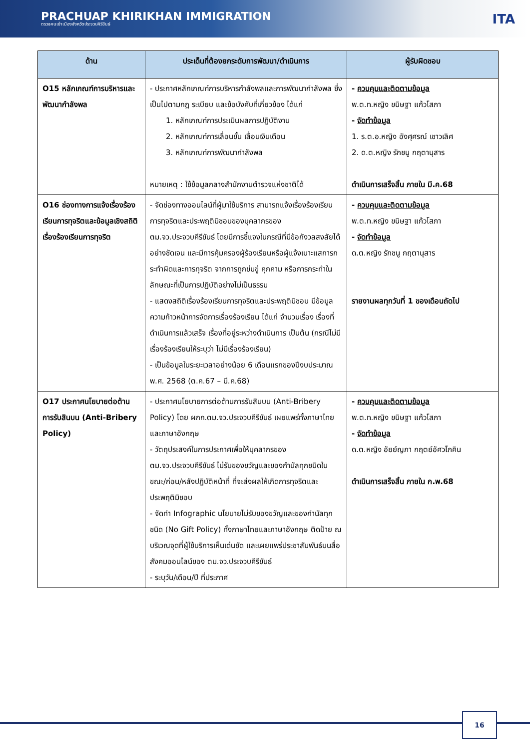PRACHUAP KHIRIKHAN IMMIGRATION
ตรวจคนเข้าเมืองจังหวัดประจวบคีรีขันธ์
ITA
| ด้าน | ประเด็นที่ต้องยกระดับการพัฒนา/ดำเนินการ | ผู้รับผิดชอบ |
| --- | --- | --- |
| O15 หลักเกณฑ์การบริหารและพัฒนากำลังพล | - ประกาศหลักเกณฑ์การบริหารกำลังพลและการพัฒนากำลังพล ซึ่งเป็นไปตามกฎ ระเบียบ และข้อบังคับที่เกี่ยวข้อง ได้แก่ 1. หลักเกณฑ์การประเมินผลการปฏิบัติงาน 2. หลักเกณฑ์การเลื่อนขั้น เลื่อนเงินเดือน 3. หลักเกณฑ์การพัฒนากำลังพล หมายเหตุ : ใช้ข้อมูลกลางสำนักงานตำรวจแห่งชาติได้ | - ควบคุมและติดตามข้อมูล พ.ต.ท.หญิง ขนิษฐา แก้วโสภา - จัดทำข้อมูล 1. ร.ต.อ.หญิง อังศุศรณ์ เชาวเลิศ 2. ด.ต.หญิง รักชนู กฤตานุสาร ดำเนินการเสร็จสิ้น ภายใน มี.ค.68 |
| O16 ช่องทางการแจ้งเรื่องร้องเรียนการทุจริตและข้อมูลเชิงสถิติเรื่องร้องเรียนการทุจริต | - จัดช่องทางออนไลน์ที่ผู้มาใช้บริการ สามารถแจ้งเรื่องร้องเรียนการทุจริตและประพฤติมิชอบของบุคลากรของ ตม.จว.ประจวบคีรีขันธ์ โดยมีการชี้แจงในกรณีที่มีข้อกังวลสงสัยได้อย่างชัดเจน และมีการคุ้มครองผู้ร้องเรียนหรือผู้แจ้งเบาะแสการกระทำผิดและการทุจริต จากการถูกข่มขู่ คุกคาม หรือการกระทำในลักษณะที่เป็นการปฏิบัติอย่างไม่เป็นธรรม - แสดงสถิติเรื่องร้องเรียนการทุจริตและประพฤติมิชอบ มีข้อมูลความก้าวหน้าการจัดการเรื่องร้องเรียน ได้แก่ จำนวนเรื่อง เรื่องที่ดำเนินการแล้วเสร็จ เรื่องที่อยู่ระหว่างดำเนินการ เป็นต้น (กรณีไม่มีเรื่องร้องเรียนให้ระบุว่า ไม่มีเรื่องร้องเรียน) - เป็นข้อมูลในระยะเวลาอย่างน้อย 6 เดือนแรกของปีงบประมาณ พ.ศ. 2568 (ต.ค.67 – มี.ค.68) | - ควบคุมและติดตามข้อมูล พ.ต.ท.หญิง ขนิษฐา แก้วโสภา - จัดทำข้อมูล ด.ต.หญิง รักชนู กฤตานุสาร รายงานผลทุกวันที่ 1 ของเดือนถัดไป |
| O17 ประกาศนโยบายต่อต้านการรับสินบน (Anti-Bribery Policy) | - ประกาศนโยบายการต่อต้านการรับสินบน (Anti-Bribery Policy) โดย ผกก.ตม.จว.ประจวบคีรีขันธ์ เผยแพร่ทั้งภาษาไทยและภาษาอังกฤษ - วัตถุประสงค์ในการประกาศเพื่อให้บุคลากรของ ตม.จว.ประจวบคีรีขันธ์ ไม่รับของขวัญและของกำนัลทุกชนิดในขณะ/ก่อน/หลังปฏิบัติหน้าที่ ที่จะส่งผลให้เกิดการทุจริตและประพฤติมิชอบ - จัดทำ Infographic นโยบายไม่รับของขวัญและของกำนัลทุกชนิด (No Gift Policy) ทั้งภาษาไทยและภาษาอังกฤษ ติดป้าย ณ บริเวณจุดที่ผู้ใช้บริการเห็นเด่นชัด และเผยแพร่ประชาสัมพันธ์บนสื่อสังคมออนไลน์ของ ตม.จว.ประจวบคีรีขันธ์ - ระบุวัน/เดือน/ปี ที่ประกาศ | - ควบคุมและติดตามข้อมูล พ.ต.ท.หญิง ขนิษฐา แก้วโสภา - จัดทำข้อมูล ด.ต.หญิง อัยย์ญภา กฤตย์อัศวโภคิน ดำเนินการเสร็จสิ้น ภายใน ก.พ.68 |
16